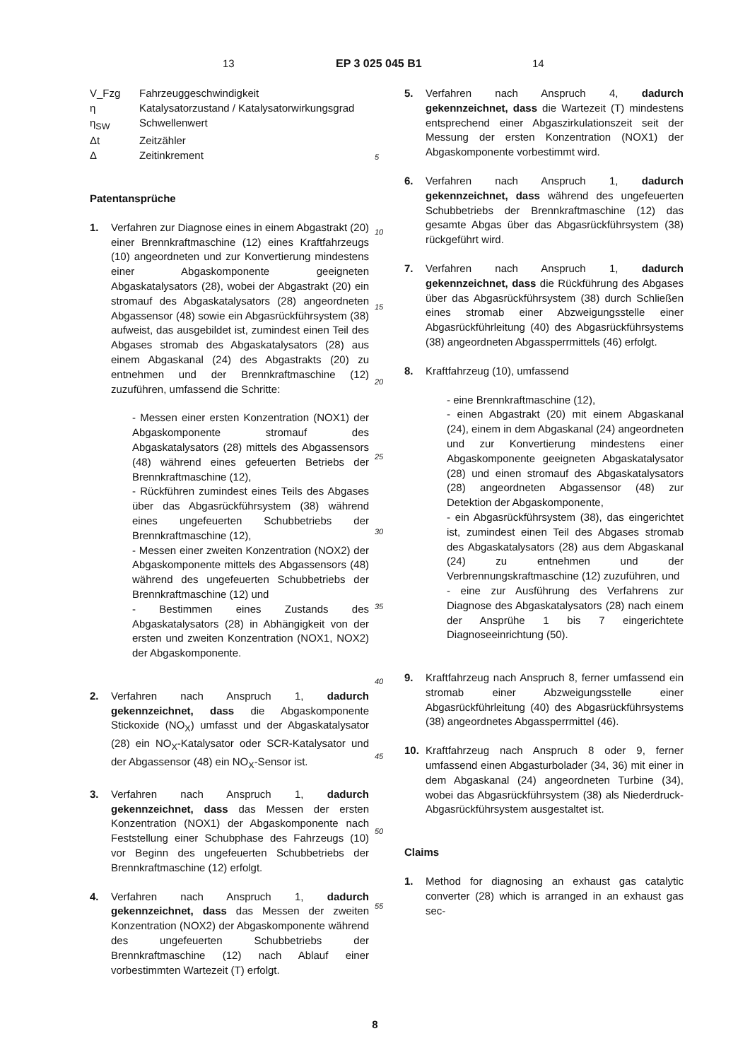13 EP 3 025 045 B1 14
| V_Fzg | Fahrzeuggeschwindigkeit |
| η | Katalysatorzustand / Katalysatorwirkungsgrad |
| η<sub>SW</sub> | Schwellenwert |
| Δt | Zeitzähler |
| Δ | Zeitinkrement |
Patentansprüche
1. Verfahren zur Diagnose eines in einem Abgastrakt (20) einer Brennkraftmaschine (12) eines Kraftfahrzeugs (10) angeordneten und zur Konvertierung mindestens einer Abgaskomponente geeigneten Abgaskatalysators (28), wobei der Abgastrakt (20) ein stromauf des Abgaskatalysators (28) angeordneten Abgassensor (48) sowie ein Abgasrückführsystem (38) aufweist, das ausgebildet ist, zumindest einen Teil des Abgases stromab des Abgaskatalysators (28) aus einem Abgaskanal (24) des Abgastrakts (20) zu entnehmen und der Brennkraftmaschine (12) zuzuführen, umfassend die Schritte:
- Messen einer ersten Konzentration (NOX1) der Abgaskomponente stromauf des Abgaskatalysators (28) mittels des Abgassensors (48) während eines gefeuerten Betriebs der Brennkraftmaschine (12),
- Rückführen zumindest eines Teils des Abgases über das Abgasrückführsystem (38) während eines ungefeuerten Schubbetriebs der Brennkraftmaschine (12),
- Messen einer zweiten Konzentration (NOX2) der Abgaskomponente mittels des Abgassensors (48) während des ungefeuerten Schubbetriebs der Brennkraftmaschine (12) und
- Bestimmen eines Zustands des Abgaskatalysators (28) in Abhängigkeit von der ersten und zweiten Konzentration (NOX1, NOX2) der Abgaskomponente.
2. Verfahren nach Anspruch 1, dadurch gekennzeichnet, dass die Abgaskomponente Stickoxide (NO<sub>X</sub>) umfasst und der Abgaskatalysator (28) ein NO<sub>X</sub>-Katalysator oder SCR-Katalysator und der Abgassensor (48) ein NO<sub>X</sub>-Sensor ist.
3. Verfahren nach Anspruch 1, dadurch gekennzeichnet, dass das Messen der ersten Konzentration (NOX1) der Abgaskomponente nach Feststellung einer Schubphase des Fahrzeugs (10) vor Beginn des ungefeuerten Schubbetriebs der Brennkraftmaschine (12) erfolgt.
4. Verfahren nach Anspruch 1, dadurch gekennzeichnet, dass das Messen der zweiten Konzentration (NOX2) der Abgaskomponente während des ungefeuerten Schubbetriebs der Brennkraftmaschine (12) nach Ablauf einer vorbestimmten Wartezeit (T) erfolgt.
5
10
15
20
25
30
35
40
45
50
55
5. Verfahren nach Anspruch 4, dadurch gekennzeichnet, dass die Wartezeit (T) mindestens entsprechend einer Abgaszirkulationszeit seit der Messung der ersten Konzentration (NOX1) der Abgaskomponente vorbestimmt wird.
6. Verfahren nach Anspruch 1, dadurch gekennzeichnet, dass während des ungefeuerten Schubbetriebs der Brennkraftmaschine (12) das gesamte Abgas über das Abgasrückführsystem (38) rückgeführt wird.
7. Verfahren nach Anspruch 1, dadurch gekennzeichnet, dass die Rückführung des Abgases über das Abgasrückführsystem (38) durch Schließen eines stromab einer Abzweigungsstelle einer Abgasrückführleitung (40) des Abgasrückführsystems (38) angeordneten Abgassperrmittels (46) erfolgt.
8. Kraftfahrzeug (10), umfassend
- eine Brennkraftmaschine (12),
- einen Abgastrakt (20) mit einem Abgaskanal (24), einem in dem Abgaskanal (24) angeordneten und zur Konvertierung mindestens einer Abgaskomponente geeigneten Abgaskatalysator (28) und einen stromauf des Abgaskatalysators (28) angeordneten Abgassensor (48) zur Detektion der Abgaskomponente,
- ein Abgasrückführsystem (38), das eingerichtet ist, zumindest einen Teil des Abgases stromab des Abgaskatalysators (28) aus dem Abgaskanal (24) zu entnehmen und der Verbrennungskraftmaschine (12) zuzuführen, und
- eine zur Ausführung des Verfahrens zur Diagnose des Abgaskatalysators (28) nach einem der Ansprühe 1 bis 7 eingerichtete Diagnoseeinrichtung (50).
9. Kraftfahrzeug nach Anspruch 8, ferner umfassend ein stromab einer Abzweigungsstelle einer Abgasrückführleitung (40) des Abgasrückführsystems (38) angeordnetes Abgassperrmittel (46).
10. Kraftfahrzeug nach Anspruch 8 oder 9, ferner umfassend einen Abgasturbolader (34, 36) mit einer in dem Abgaskanal (24) angeordneten Turbine (34), wobei das Abgasrückführsystem (38) als Niederdruck-Abgasrückführsystem ausgestaltet ist.
Claims
1. Method for diagnosing an exhaust gas catalytic converter (28) which is arranged in an exhaust gas sec-
8